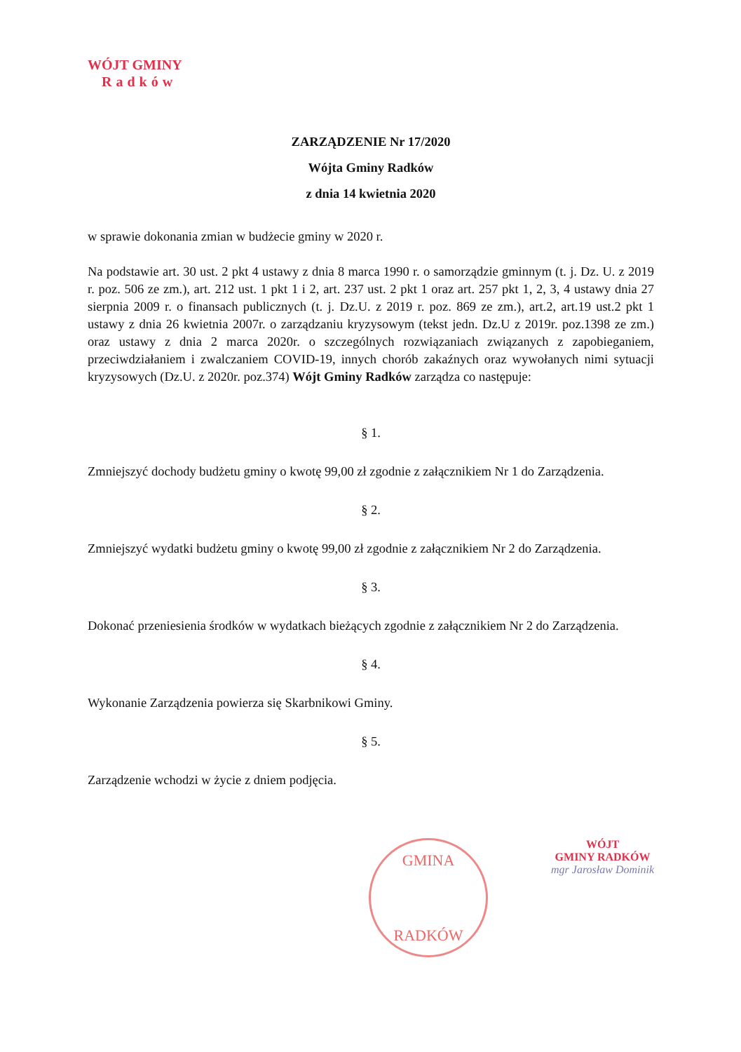WÓJT GMINY
Radków
ZARZĄDZENIE Nr 17/2020
Wójta Gminy Radków
z dnia 14 kwietnia 2020
w sprawie dokonania zmian w budżecie gminy w 2020 r.
Na podstawie art. 30 ust. 2 pkt 4 ustawy z dnia 8 marca 1990 r. o samorządzie gminnym (t. j. Dz. U. z 2019 r. poz. 506 ze zm.), art. 212 ust. 1 pkt 1 i 2, art. 237 ust. 2 pkt 1 oraz art. 257 pkt 1, 2, 3, 4 ustawy dnia 27 sierpnia 2009 r. o finansach publicznych (t. j. Dz.U. z 2019 r. poz. 869 ze zm.), art.2, art.19 ust.2 pkt 1 ustawy z dnia 26 kwietnia 2007r. o zarządzaniu kryzysowym (tekst jedn. Dz.U z 2019r. poz.1398 ze zm.) oraz ustawy z dnia 2 marca 2020r. o szczególnych rozwiązaniach związanych z zapobieganiem, przeciwdziałaniem i zwalczaniem COVID-19, innych chorób zakaźnych oraz wywołanych nimi sytuacji kryzysowych (Dz.U. z 2020r. poz.374) Wójt Gminy Radków zarządza co następuje:
§ 1.
Zmniejszyć dochody budżetu gminy o kwotę 99,00 zł zgodnie z załącznikiem Nr 1 do Zarządzenia.
§ 2.
Zmniejszyć wydatki budżetu gminy o kwotę 99,00 zł zgodnie z załącznikiem Nr 2 do Zarządzenia.
§ 3.
Dokonać przeniesienia środków w wydatkach bieżących zgodnie z załącznikiem Nr 2 do Zarządzenia.
§ 4.
Wykonanie Zarządzenia powierza się Skarbnikowi Gminy.
§ 5.
Zarządzenie wchodzi w życie z dniem podjęcia.
GMINA
RADKÓW
WÓJT
GMINY RADKÓW
mgr Jarosław Dominik